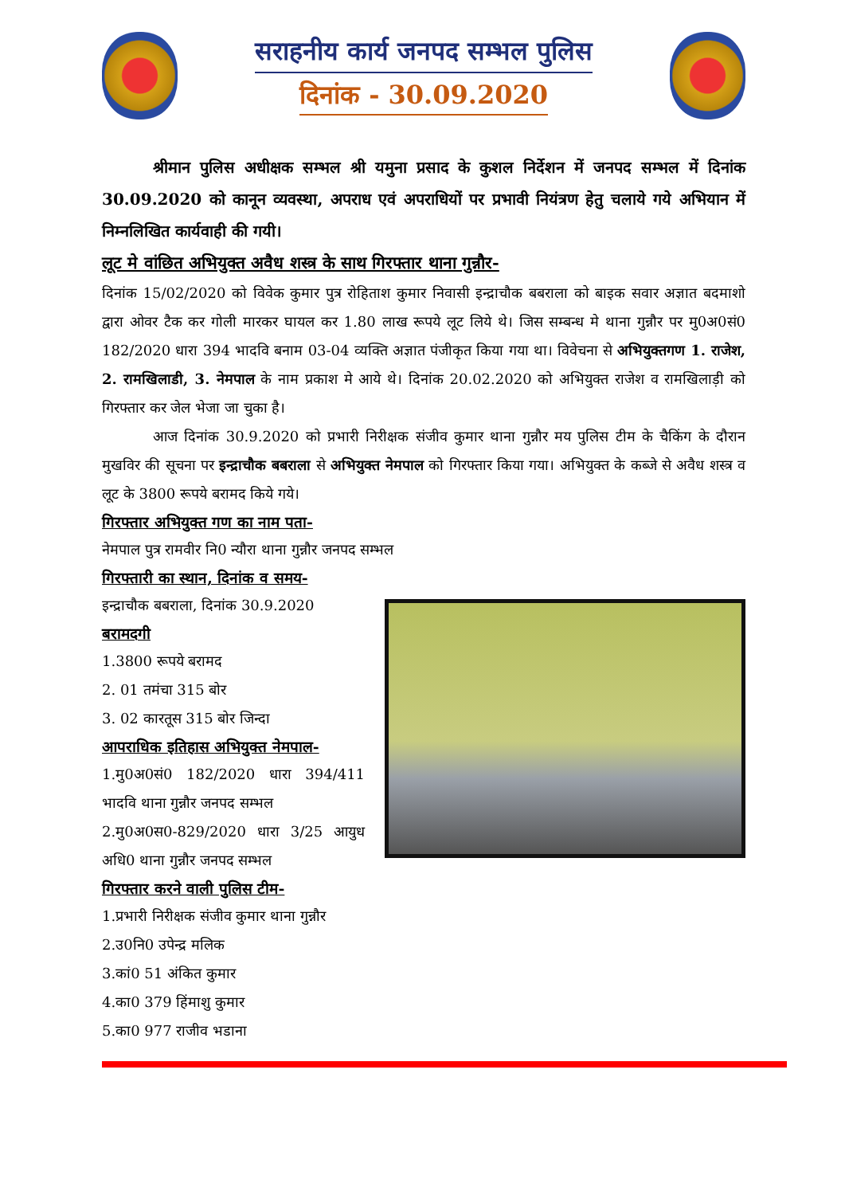सराहनीय कार्य जनपद सम्भल पुलिस
दिनांक - 30.09.2020
श्रीमान पुलिस अधीक्षक सम्भल श्री यमुना प्रसाद के कुशल निर्देशन में जनपद सम्भल में दिनांक 30.09.2020 को कानून व्यवस्था, अपराध एवं अपराधियों पर प्रभावी नियंत्रण हेतु चलाये गये अभियान में निम्नलिखित कार्यवाही की गयी।
लूट मे वांछित अभियुक्त अवैध शस्त्र के साथ गिरफ्तार थाना गुन्नौर-
दिनांक 15/02/2020 को विवेक कुमार पुत्र रोहिताश कुमार निवासी इन्द्राचौक बबराला को बाइक सवार अज्ञात बदमाशो द्वारा ओवर टैक कर गोली मारकर घायल कर 1.80 लाख रूपये लूट लिये थे। जिस सम्बन्ध मे थाना गुन्नौर पर मु0अ0सं0 182/2020 धारा 394 भादवि बनाम 03-04 व्यक्ति अज्ञात पंजीकृत किया गया था। विवेचना से अभियुक्तगण 1. राजेश, 2. रामखिलाडी, 3. नेमपाल के नाम प्रकाश मे आये थे। दिनांक 20.02.2020 को अभियुक्त राजेश व रामखिलाड़ी को गिरफ्तार कर जेल भेजा जा चुका है।
आज दिनांक 30.9.2020 को प्रभारी निरीक्षक संजीव कुमार थाना गुन्नौर मय पुलिस टीम के चैकिंग के दौरान मुखविर की सूचना पर इन्द्राचौक बबराला से अभियुक्त नेमपाल को गिरफ्तार किया गया। अभियुक्त के कब्जे से अवैध शस्त्र व लूट के 3800 रूपये बरामद किये गये।
गिरफ्तार अभियुक्त गण का नाम पता-
नेमपाल पुत्र रामवीर नि0 न्यौरा थाना गुन्नौर जनपद सम्भल
गिरफ्तारी का स्थान, दिनांक व समय-
इन्द्राचौक बबराला, दिनांक 30.9.2020
बरामदगी
1.3800 रूपये बरामद
2. 01 तमंचा 315 बोर
3. 02 कारतूस 315 बोर जिन्दा
आपराधिक इतिहास अभियुक्त नेमपाल-
1.मु0अ0सं0 182/2020 धारा 394/411 भादवि थाना गुन्नौर जनपद सम्भल
2.मु0अ0स0-829/2020 धारा 3/25 आयुध अधि0 थाना गुन्नौर जनपद सम्भल
गिरफ्तार करने वाली पुलिस टीम-
1.प्रभारी निरीक्षक संजीव कुमार थाना गुन्नौर
2.उ0नि0 उपेन्द्र मलिक
3.कां0 51 अंकित कुमार
4.का0 379 हिंमाशु कुमार
5.का0 977 राजीव भडाना